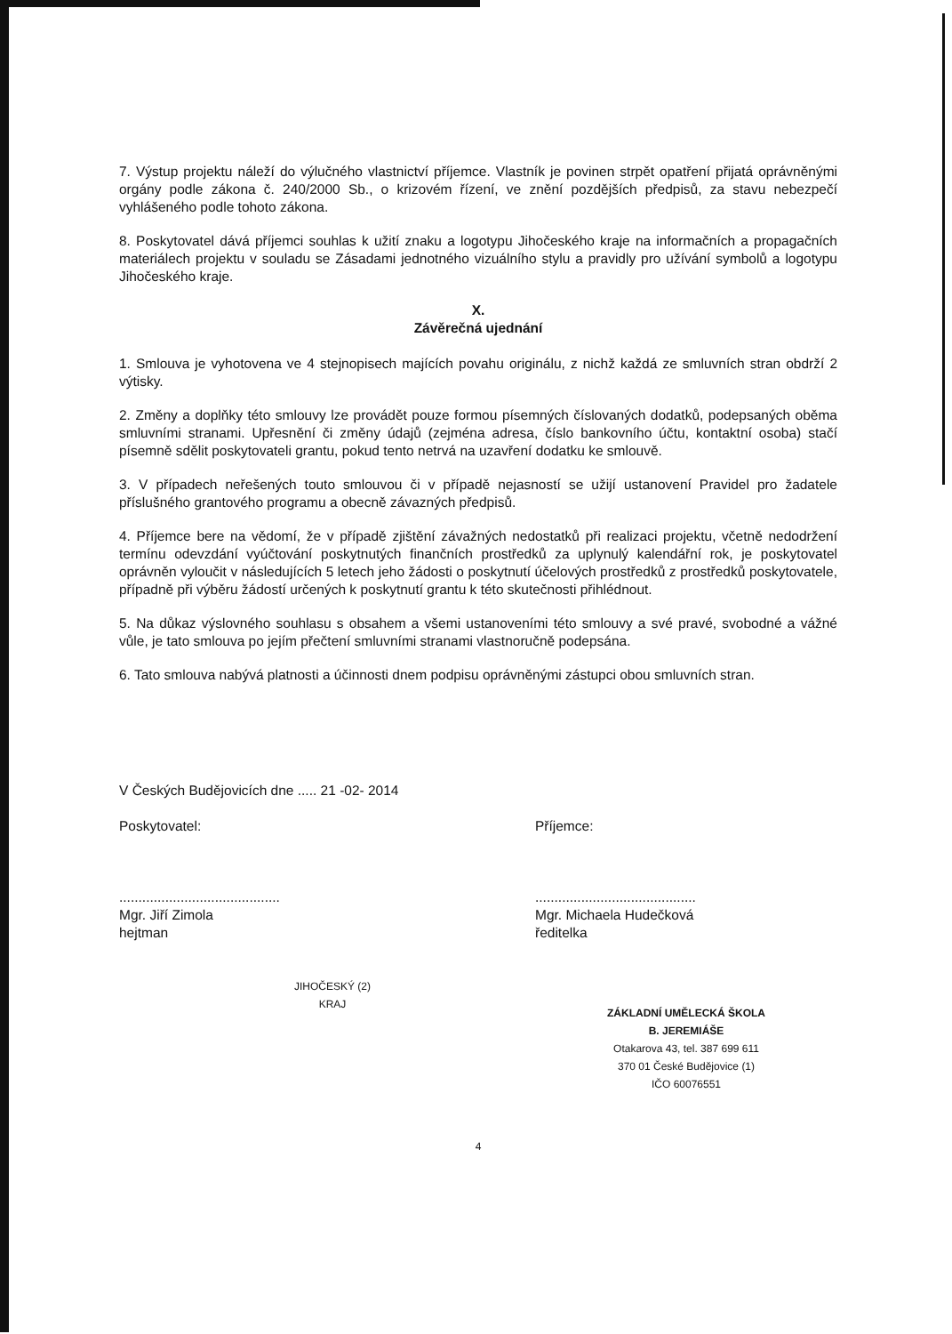7. Výstup projektu náleží do výlučného vlastnictví příjemce. Vlastník je povinen strpět opatření přijatá oprávněnými orgány podle zákona č. 240/2000 Sb., o krizovém řízení, ve znění pozdějších předpisů, za stavu nebezpečí vyhlášeného podle tohoto zákona.
8. Poskytovatel dává příjemci souhlas k užití znaku a logotypu Jihočeského kraje na informačních a propagačních materiálech projektu v souladu se Zásadami jednotného vizuálního stylu a pravidly pro užívání symbolů a logotypu Jihočeského kraje.
X.
Závěrečná ujednání
1. Smlouva je vyhotovena ve 4 stejnopisech majících povahu originálu, z nichž každá ze smluvních stran obdrží 2 výtisky.
2. Změny a doplňky této smlouvy lze provádět pouze formou písemných číslovaných dodatků, podepsaných oběma smluvními stranami. Upřesnění či změny údajů (zejména adresa, číslo bankovního účtu, kontaktní osoba) stačí písemně sdělit poskytovateli grantu, pokud tento netrvá na uzavření dodatku ke smlouvě.
3. V případech neřešených touto smlouvou či v případě nejasností se užijí ustanovení Pravidel pro žadatele příslušného grantového programu a obecně závazných předpisů.
4. Příjemce bere na vědomí, že v případě zjištění závažných nedostatků při realizaci projektu, včetně nedodržení termínu odevzdání vyúčtování poskytnutých finančních prostředků za uplynulý kalendářní rok, je poskytovatel oprávněn vyloučit v následujících 5 letech jeho žádosti o poskytnutí účelových prostředků z prostředků poskytovatele, případně při výběru žádostí určených k poskytnutí grantu k této skutečnosti přihlédnout.
5. Na důkaz výslovného souhlasu s obsahem a všemi ustanoveními této smlouvy a své pravé, svobodné a vážné vůle, je tato smlouva po jejím přečtení smluvními stranami vlastnoručně podepsána.
6. Tato smlouva nabývá platnosti a účinnosti dnem podpisu oprávněnými zástupci obou smluvních stran.
V Českých Budějovicích dne ..... 21 -02- 2014
Poskytovatel:
..........................................
Mgr. Jiří Zimola
hejtman
JIHOČESKÝ (2) KRAJ
Příjemce:
..........................................
Mgr. Michaela Hudečková
ředitelka
ZÁKLADNÍ UMĚLECKÁ ŠKOLA
B. JEREMIÁŠE
Otakarova 43, tel. 387 699 611
370 01 České Budějovice (1)
IČO 60076551
4